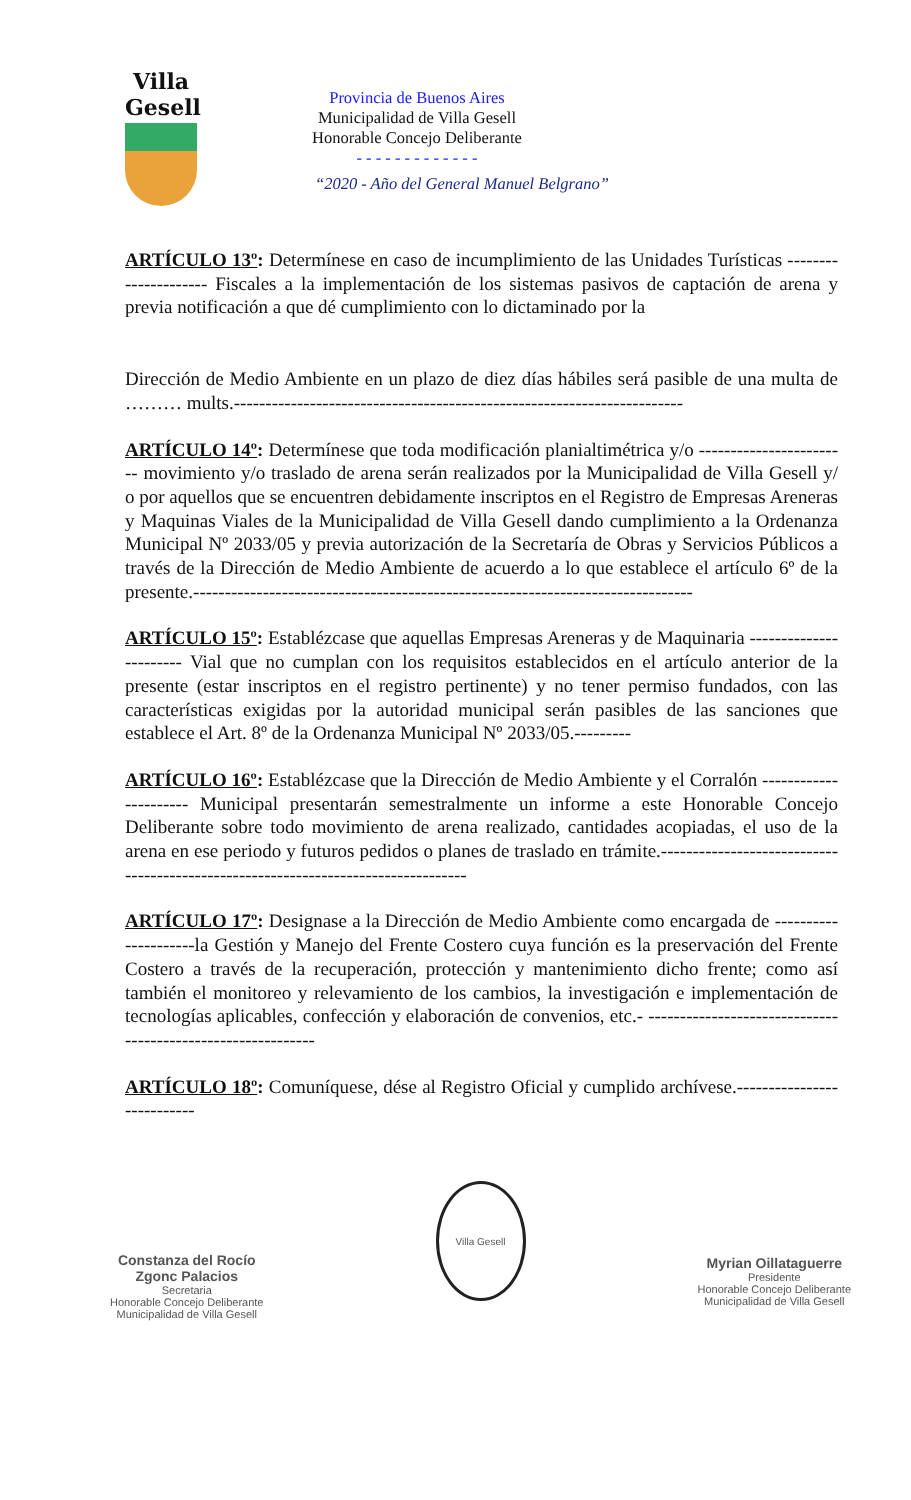Villa
Gesell
Provincia de Buenos Aires
Municipalidad de Villa Gesell
Honorable Concejo Deliberante
- - - - - - - - - - - - -
“2020 - Año del General Manuel Belgrano”
ARTÍCULO 13º: Determínese en caso de incumplimiento de las Unidades Turísticas --------------------- Fiscales a la implementación de los sistemas pasivos de captación de arena y previa notificación a que dé cumplimiento con lo dictaminado por la
Dirección de Medio Ambiente en un plazo de diez días hábiles será pasible de una multa de ……… mults.-----------------------------------------------------------------------
ARTÍCULO 14º: Determínese que toda modificación planialtimétrica y/o ------------------------ movimiento y/o traslado de arena serán realizados por la Municipalidad de Villa Gesell y/ o por aquellos que se encuentren debidamente inscriptos en el Registro de Empresas Areneras y Maquinas Viales de la Municipalidad de Villa Gesell dando cumplimiento a la Ordenanza Municipal Nº 2033/05 y previa autorización de la Secretaría de Obras y Servicios Públicos a través de la Dirección de Medio Ambiente de acuerdo a lo que establece el artículo 6º de la presente.-------------------------------------------------------------------------------
ARTÍCULO 15º: Establézcase que aquellas Empresas Areneras y de Maquinaria ----------------------- Vial que no cumplan con los requisitos establecidos en el artículo anterior de la presente (estar inscriptos en el registro pertinente) y no tener permiso fundados, con las características exigidas por la autoridad municipal serán pasibles de las sanciones que establece el Art. 8º de la Ordenanza Municipal Nº 2033/05.---------
ARTÍCULO 16º: Establézcase que la Dirección de Medio Ambiente y el Corralón ---------------------- Municipal presentarán semestralmente un informe a este Honorable Concejo Deliberante sobre todo movimiento de arena realizado, cantidades acopiadas, el uso de la arena en ese periodo y futuros pedidos o planes de traslado en trámite.----------------------------------------------------------------------------------
ARTÍCULO 17º: Designase a la Dirección de Medio Ambiente como encargada de ---------------------la Gestión y Manejo del Frente Costero cuya función es la preservación del Frente Costero a través de la recuperación, protección y mantenimiento dicho frente; como así también el monitoreo y relevamiento de los cambios, la investigación e implementación de tecnologías aplicables, confección y elaboración de convenios, etc.- ------------------------------------------------------------
ARTÍCULO 18º: Comuníquese, dése al Registro Oficial y cumplido archívese.---------------------------
Constanza del Rocío
Zgonc Palacios
Secretaria
Honorable Concejo Deliberante
Municipalidad de Villa Gesell
Villa Gesell
Myrian Oillataguerre
Presidente
Honorable Concejo Deliberante
Municipalidad de Villa Gesell